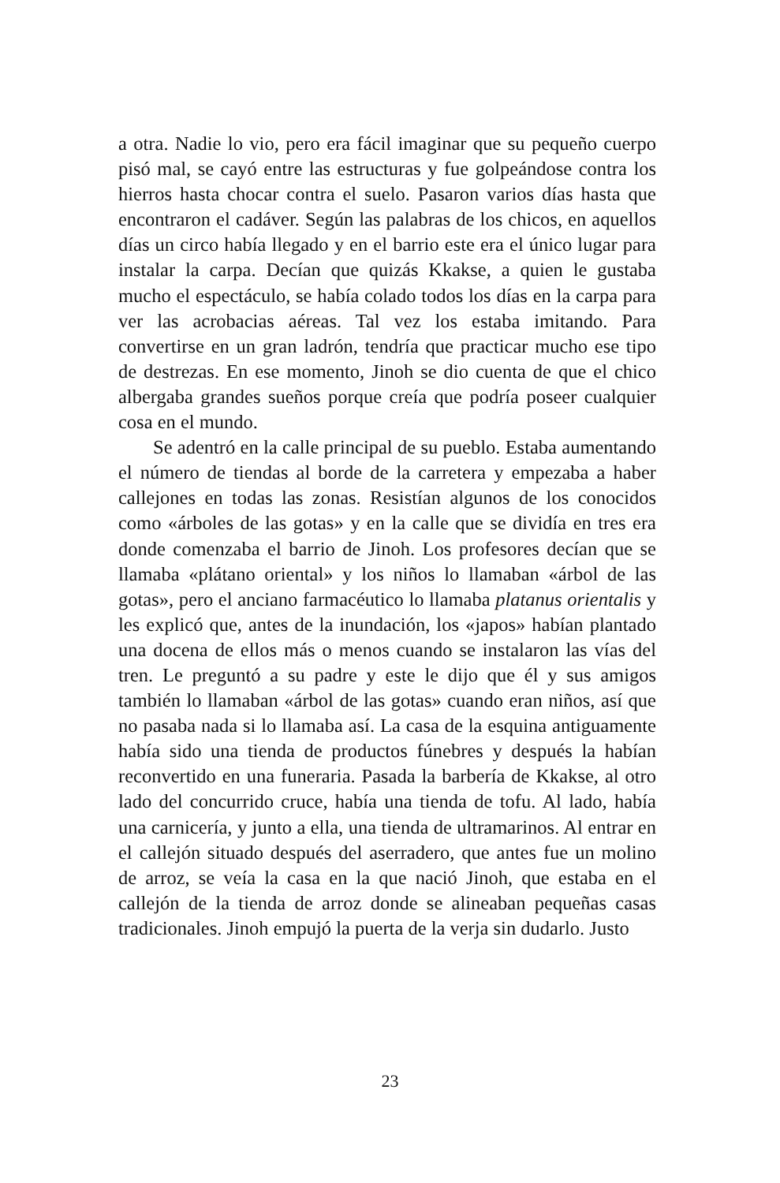a otra. Nadie lo vio, pero era fácil imaginar que su pequeño cuerpo pisó mal, se cayó entre las estructuras y fue golpeándose contra los hierros hasta chocar contra el suelo. Pasaron varios días hasta que encontraron el cadáver. Según las palabras de los chicos, en aquellos días un circo había llegado y en el barrio este era el único lugar para instalar la carpa. Decían que quizás Kkakse, a quien le gustaba mucho el espectáculo, se había colado todos los días en la carpa para ver las acrobacias aéreas. Tal vez los estaba imitando. Para convertirse en un gran ladrón, tendría que practicar mucho ese tipo de destrezas. En ese momento, Jinoh se dio cuenta de que el chico albergaba grandes sueños porque creía que podría poseer cualquier cosa en el mundo.
Se adentró en la calle principal de su pueblo. Estaba aumentando el número de tiendas al borde de la carretera y empezaba a haber callejones en todas las zonas. Resistían algunos de los conocidos como «árboles de las gotas» y en la calle que se dividía en tres era donde comenzaba el barrio de Jinoh. Los profesores decían que se llamaba «plátano oriental» y los niños lo llamaban «árbol de las gotas», pero el anciano farmacéutico lo llamaba platanus orientalis y les explicó que, antes de la inundación, los «japos» habían plantado una docena de ellos más o menos cuando se instalaron las vías del tren. Le preguntó a su padre y este le dijo que él y sus amigos también lo llamaban «árbol de las gotas» cuando eran niños, así que no pasaba nada si lo llamaba así. La casa de la esquina antiguamente había sido una tienda de productos fúnebres y después la habían reconvertido en una funeraria. Pasada la barbería de Kkakse, al otro lado del concurrido cruce, había una tienda de tofu. Al lado, había una carnicería, y junto a ella, una tienda de ultramarinos. Al entrar en el callejón situado después del aserradero, que antes fue un molino de arroz, se veía la casa en la que nació Jinoh, que estaba en el callejón de la tienda de arroz donde se alineaban pequeñas casas tradicionales. Jinoh empujó la puerta de la verja sin dudarlo. Justo
23